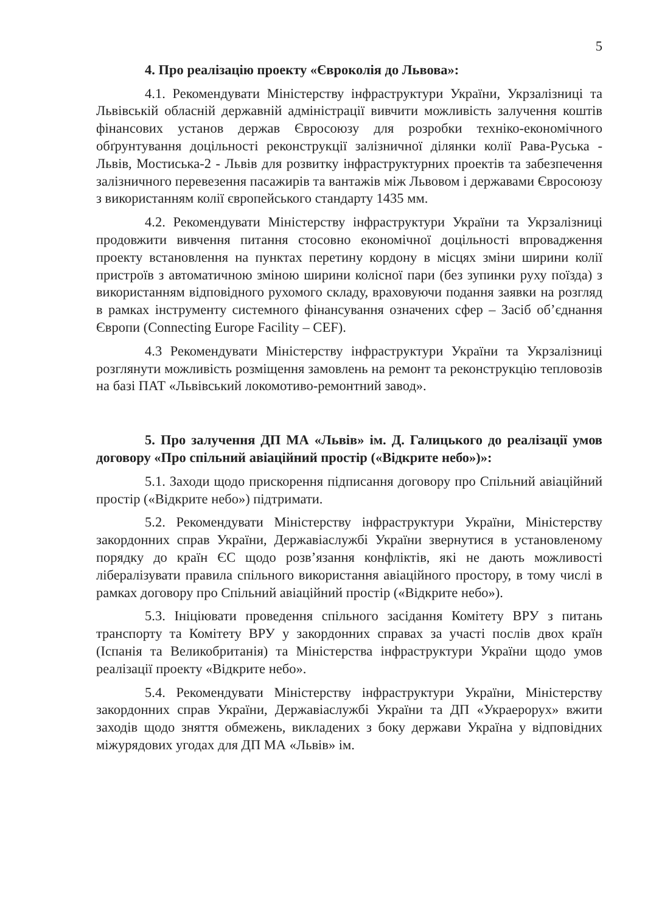5
4. Про реалізацію проекту «Євроколія до Львова»:
4.1. Рекомендувати Міністерству інфраструктури України, Укрзалізниці та Львівській обласній державній адміністрації вивчити можливість залучення коштів фінансових установ держав Євросоюзу для розробки техніко-економічного обґрунтування доцільності реконструкції залізничної ділянки колії Рава-Руська - Львів, Мостиська-2 - Львів для розвитку інфраструктурних проектів та забезпечення залізничного перевезення пасажирів та вантажів між Львовом і державами Євросоюзу з використанням колії європейського стандарту 1435 мм.
4.2. Рекомендувати Міністерству інфраструктури України та Укрзалізниці продовжити вивчення питання стосовно економічної доцільності впровадження проекту встановлення на пунктах перетину кордону в місцях зміни ширини колії пристроїв з автоматичною зміною ширини колісної пари (без зупинки руху поїзда) з використанням відповідного рухомого складу, враховуючи подання заявки на розгляд в рамках інструменту системного фінансування означених сфер – Засіб об’єднання Європи (Connecting Europe Facility – CEF).
4.3 Рекомендувати Міністерству інфраструктури України та Укрзалізниці розглянути можливість розміщення замовлень на ремонт та реконструкцію тепловозів на базі ПАТ «Львівський локомотиво-ремонтний завод».
5. Про залучення ДП МА «Львів» ім. Д. Галицького до реалізації умов договору «Про спільний авіаційний простір («Відкрите небо»)»:
5.1. Заходи щодо прискорення підписання договору про Спільний авіаційний простір («Відкрите небо») підтримати.
5.2. Рекомендувати Міністерству інфраструктури України, Міністерству закордонних справ України, Державіаслужбі України звернутися в установленому порядку до країн ЄС щодо розв’язання конфліктів, які не дають можливості лібералізувати правила спільного використання авіаційного простору, в тому числі в рамках договору про Спільний авіаційний простір («Відкрите небо»).
5.3. Ініціювати проведення спільного засідання Комітету ВРУ з питань транспорту та Комітету ВРУ у закордонних справах за участі послів двох країн (Іспанія та Великобританія) та Міністерства інфраструктури України щодо умов реалізації проекту «Відкрите небо».
5.4. Рекомендувати Міністерству інфраструктури України, Міністерству закордонних справ України, Державіаслужбі України та ДП «Украерорух» вжити заходів щодо зняття обмежень, викладених з боку держави Україна у відповідних міжурядових угодах для ДП МА «Львів» ім.